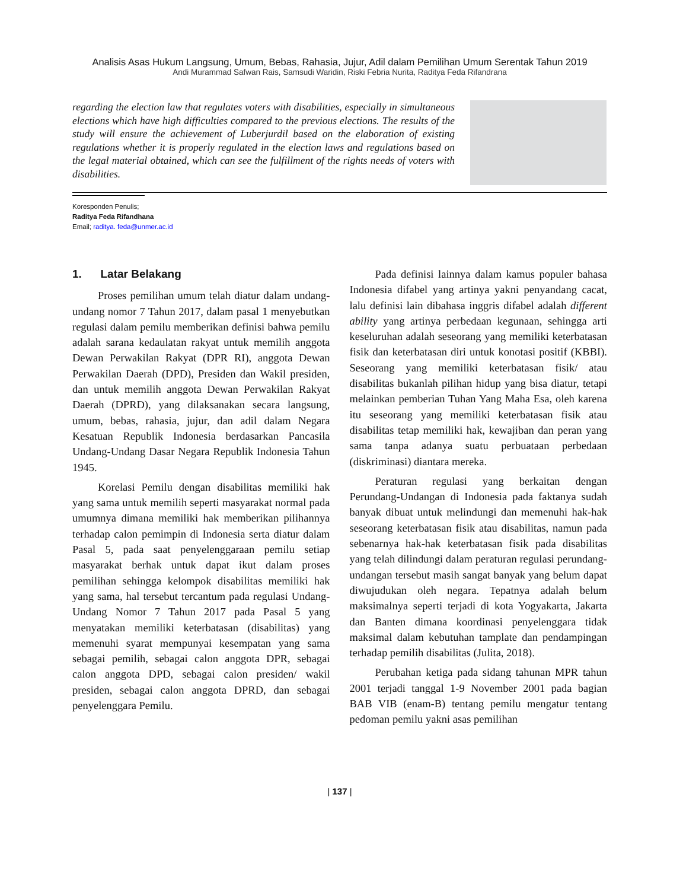Analisis Asas Hukum Langsung, Umum, Bebas, Rahasia, Jujur, Adil dalam Pemilihan Umum Serentak Tahun 2019
Andi Murammad Safwan Rais, Samsudi Waridin, Riski Febria Nurita, Raditya Feda Rifandrana
regarding the election law that regulates voters with disabilities, especially in simultaneous elections which have high difficulties compared to the previous elections. The results of the study will ensure the achievement of Luberjurdil based on the elaboration of existing regulations whether it is properly regulated in the election laws and regulations based on the legal material obtained, which can see the fulfillment of the rights needs of voters with disabilities.
Koresponden Penulis;
Raditya Feda Rifandhana
Email; raditya. feda@unmer.ac.id
1. Latar Belakang
Proses pemilihan umum telah diatur dalam undang-undang nomor 7 Tahun 2017, dalam pasal 1 menyebutkan regulasi dalam pemilu memberikan definisi bahwa pemilu adalah sarana kedaulatan rakyat untuk memilih anggota Dewan Perwakilan Rakyat (DPR RI), anggota Dewan Perwakilan Daerah (DPD), Presiden dan Wakil presiden, dan untuk memilih anggota Dewan Perwakilan Rakyat Daerah (DPRD), yang dilaksanakan secara langsung, umum, bebas, rahasia, jujur, dan adil dalam Negara Kesatuan Republik Indonesia berdasarkan Pancasila Undang-Undang Dasar Negara Republik Indonesia Tahun 1945.
Korelasi Pemilu dengan disabilitas memiliki hak yang sama untuk memilih seperti masyarakat normal pada umumnya dimana memiliki hak memberikan pilihannya terhadap calon pemimpin di Indonesia serta diatur dalam Pasal 5, pada saat penyelenggaraan pemilu setiap masyarakat berhak untuk dapat ikut dalam proses pemilihan sehingga kelompok disabilitas memiliki hak yang sama, hal tersebut tercantum pada regulasi Undang- Undang Nomor 7 Tahun 2017 pada Pasal 5 yang menyatakan memiliki keterbatasan (disabilitas) yang memenuhi syarat mempunyai kesempatan yang sama sebagai pemilih, sebagai calon anggota DPR, sebagai calon anggota DPD, sebagai calon presiden/ wakil presiden, sebagai calon anggota DPRD, dan sebagai penyelenggara Pemilu.
Pada definisi lainnya dalam kamus populer bahasa Indonesia difabel yang artinya yakni penyandang cacat, lalu definisi lain dibahasa inggris difabel adalah different ability yang artinya perbedaan kegunaan, sehingga arti keseluruhan adalah seseorang yang memiliki keterbatasan fisik dan keterbatasan diri untuk konotasi positif (KBBI). Seseorang yang memiliki keterbatasan fisik/ atau disabilitas bukanlah pilihan hidup yang bisa diatur, tetapi melainkan pemberian Tuhan Yang Maha Esa, oleh karena itu seseorang yang memiliki keterbatasan fisik atau disabilitas tetap memiliki hak, kewajiban dan peran yang sama tanpa adanya suatu perbuataan perbedaan (diskriminasi) diantara mereka.
Peraturan regulasi yang berkaitan dengan Perundang-Undangan di Indonesia pada faktanya sudah banyak dibuat untuk melindungi dan memenuhi hak-hak seseorang keterbatasan fisik atau disabilitas, namun pada sebenarnya hak-hak keterbatasan fisik pada disabilitas yang telah dilindungi dalam peraturan regulasi perundang-undangan tersebut masih sangat banyak yang belum dapat diwujudukan oleh negara. Tepatnya adalah belum maksimalnya seperti terjadi di kota Yogyakarta, Jakarta dan Banten dimana koordinasi penyelenggara tidak maksimal dalam kebutuhan tamplate dan pendampingan terhadap pemilih disabilitas (Julita, 2018).
Perubahan ketiga pada sidang tahunan MPR tahun 2001 terjadi tanggal 1-9 November 2001 pada bagian BAB VIB (enam-B) tentang pemilu mengatur tentang pedoman pemilu yakni asas pemilihan
| 137 |